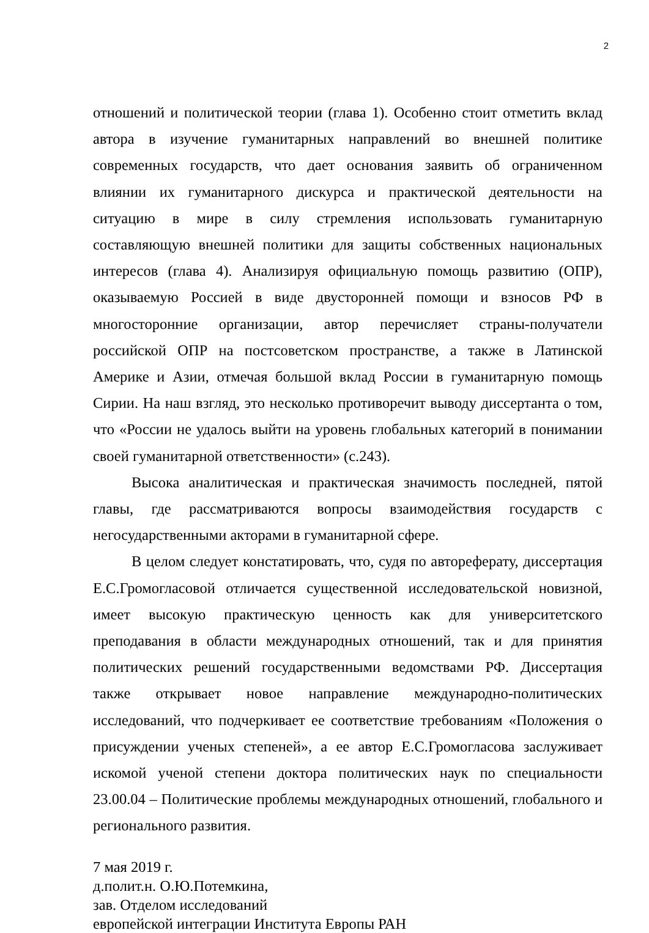2
отношений и политической теории (глава 1). Особенно стоит отметить вклад автора в изучение гуманитарных направлений во внешней политике современных государств, что дает основания заявить об ограниченном влиянии их гуманитарного дискурса и практической деятельности на ситуацию в мире в силу стремления использовать гуманитарную составляющую внешней политики для защиты собственных национальных интересов (глава 4). Анализируя официальную помощь развитию (ОПР), оказываемую Россией в виде двусторонней помощи и взносов РФ в многосторонние организации, автор перечисляет страны-получатели российской ОПР на постсоветском пространстве, а также в Латинской Америке и Азии, отмечая большой вклад России в гуманитарную помощь Сирии. На наш взгляд, это несколько противоречит выводу диссертанта о том, что «России не удалось выйти на уровень глобальных категорий в понимании своей гуманитарной ответственности» (с.243).
Высока аналитическая и практическая значимость последней, пятой главы, где рассматриваются вопросы взаимодействия государств с негосударственными акторами в гуманитарной сфере.
В целом следует констатировать, что, судя по автореферату, диссертация Е.С.Громогласовой отличается существенной исследовательской новизной, имеет высокую практическую ценность как для университетского преподавания в области международных отношений, так и для принятия политических решений государственными ведомствами РФ. Диссертация также открывает новое направление международно-политических исследований, что подчеркивает ее соответствие требованиям «Положения о присуждении ученых степеней», а ее автор Е.С.Громогласова заслуживает искомой ученой степени доктора политических наук по специальности 23.00.04 – Политические проблемы международных отношений, глобального и регионального развития.
7 мая 2019 г.
д.полит.н. О.Ю.Потемкина,
зав. Отделом исследований
европейской интеграции Института Европы РАН